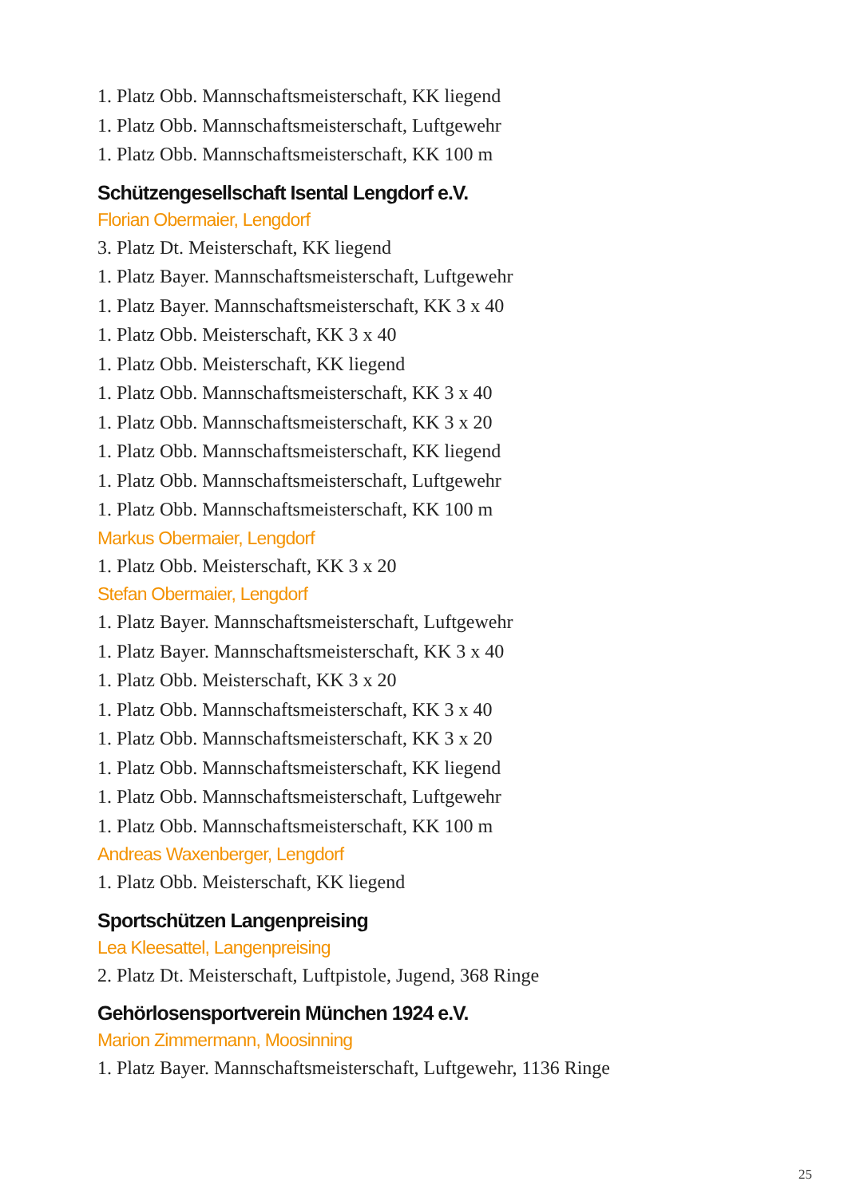1. Platz Obb. Mannschaftsmeisterschaft, KK liegend
1. Platz Obb. Mannschaftsmeisterschaft, Luftgewehr
1. Platz Obb. Mannschaftsmeisterschaft, KK 100 m
Schützengesellschaft Isental Lengdorf e.V.
Florian Obermaier, Lengdorf
3. Platz Dt. Meisterschaft, KK liegend
1. Platz Bayer. Mannschaftsmeisterschaft, Luftgewehr
1. Platz Bayer. Mannschaftsmeisterschaft, KK 3 x 40
1. Platz Obb. Meisterschaft, KK 3 x 40
1. Platz Obb. Meisterschaft, KK liegend
1. Platz Obb. Mannschaftsmeisterschaft, KK 3 x 40
1. Platz Obb. Mannschaftsmeisterschaft, KK 3 x 20
1. Platz Obb. Mannschaftsmeisterschaft, KK liegend
1. Platz Obb. Mannschaftsmeisterschaft, Luftgewehr
1. Platz Obb. Mannschaftsmeisterschaft, KK 100 m
Markus Obermaier, Lengdorf
1. Platz Obb. Meisterschaft, KK 3 x 20
Stefan Obermaier, Lengdorf
1. Platz Bayer. Mannschaftsmeisterschaft, Luftgewehr
1. Platz Bayer. Mannschaftsmeisterschaft, KK 3 x 40
1. Platz Obb. Meisterschaft, KK 3 x 20
1. Platz Obb. Mannschaftsmeisterschaft, KK 3 x 40
1. Platz Obb. Mannschaftsmeisterschaft, KK 3 x 20
1. Platz Obb. Mannschaftsmeisterschaft, KK liegend
1. Platz Obb. Mannschaftsmeisterschaft, Luftgewehr
1. Platz Obb. Mannschaftsmeisterschaft, KK 100 m
Andreas Waxenberger, Lengdorf
1. Platz Obb. Meisterschaft, KK liegend
Sportschützen Langenpreising
Lea Kleesattel, Langenpreising
2. Platz Dt. Meisterschaft, Luftpistole, Jugend, 368 Ringe
Gehörlosensportverein München 1924 e.V.
Marion Zimmermann, Moosinning
1. Platz Bayer. Mannschaftsmeisterschaft, Luftgewehr, 1136 Ringe
25